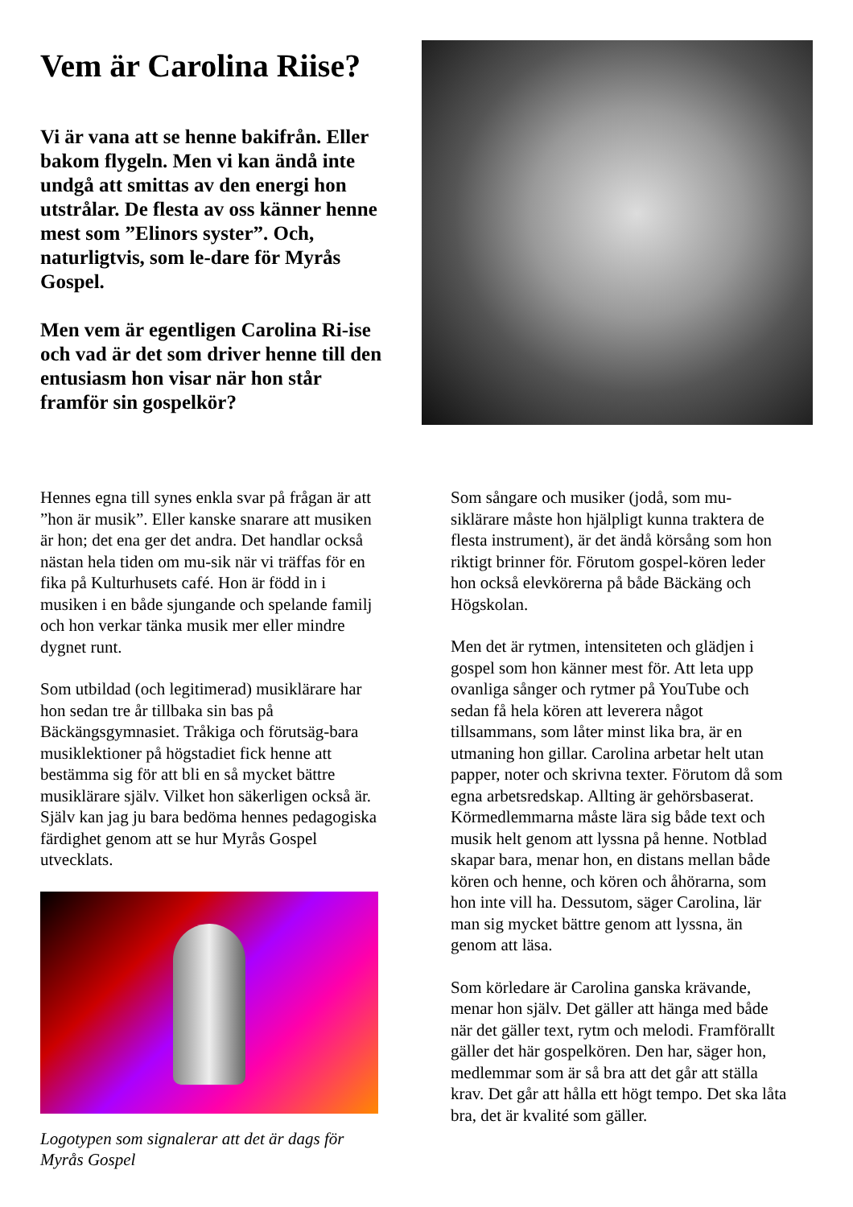Vem är Carolina Riise?
Vi är vana att se henne bakifrån. Eller bakom flygeln. Men vi kan ändå inte undgå att smittas av den energi hon utstrålar. De flesta av oss känner henne mest som ”Elinors syster”. Och, naturligtvis, som le-dare för Myrås Gospel.
Men vem är egentligen Carolina Ri-ise och vad är det som driver henne till den entusiasm hon visar när hon står framför sin gospelkör?
Hennes egna till synes enkla svar på frågan är att ”hon är musik”. Eller kanske snarare att musiken är hon; det ena ger det andra. Det handlar också nästan hela tiden om mu-sik när vi träffas för en fika på Kulturhusets café. Hon är född in i musiken i en både sjungande och spelande familj och hon verkar tänka musik mer eller mindre dygnet runt.
Som utbildad (och legitimerad) musiklärare har hon sedan tre år tillbaka sin bas på Bäckängsgymnasiet. Tråkiga och förutsäg-bara musiklektioner på högstadiet fick henne att bestämma sig för att bli en så mycket bättre musiklärare själv. Vilket hon säkerligen också är. Själv kan jag ju bara bedöma hennes pedagogiska färdighet genom att se hur Myrås Gospel utvecklats.
Logotypen som signalerar att det är dags för Myrås Gospel
Som sångare och musiker (jodå, som mu-siklärare måste hon hjälpligt kunna traktera de flesta instrument), är det ändå körsång som hon riktigt brinner för. Förutom gospel-kören leder hon också elevkörerna på både Bäckäng och Högskolan.
Men det är rytmen, intensiteten och glädjen i gospel som hon känner mest för. Att leta upp ovanliga sånger och rytmer på YouTube och sedan få hela kören att leverera något tillsammans, som låter minst lika bra, är en utmaning hon gillar. Carolina arbetar helt utan papper, noter och skrivna texter. Förutom då som egna arbetsredskap. Allting är gehörsbaserat. Körmedlemmarna måste lära sig både text och musik helt genom att lyssna på henne. Notblad skapar bara, menar hon, en distans mellan både kören och henne, och kören och åhörarna, som hon inte vill ha. Dessutom, säger Carolina, lär man sig mycket bättre genom att lyssna, än genom att läsa.
Som körledare är Carolina ganska krävande, menar hon själv. Det gäller att hänga med både när det gäller text, rytm och melodi. Framförallt gäller det här gospelkören. Den har, säger hon, medlemmar som är så bra att det går att ställa krav. Det går att hålla ett högt tempo. Det ska låta bra, det är kvalité som gäller.